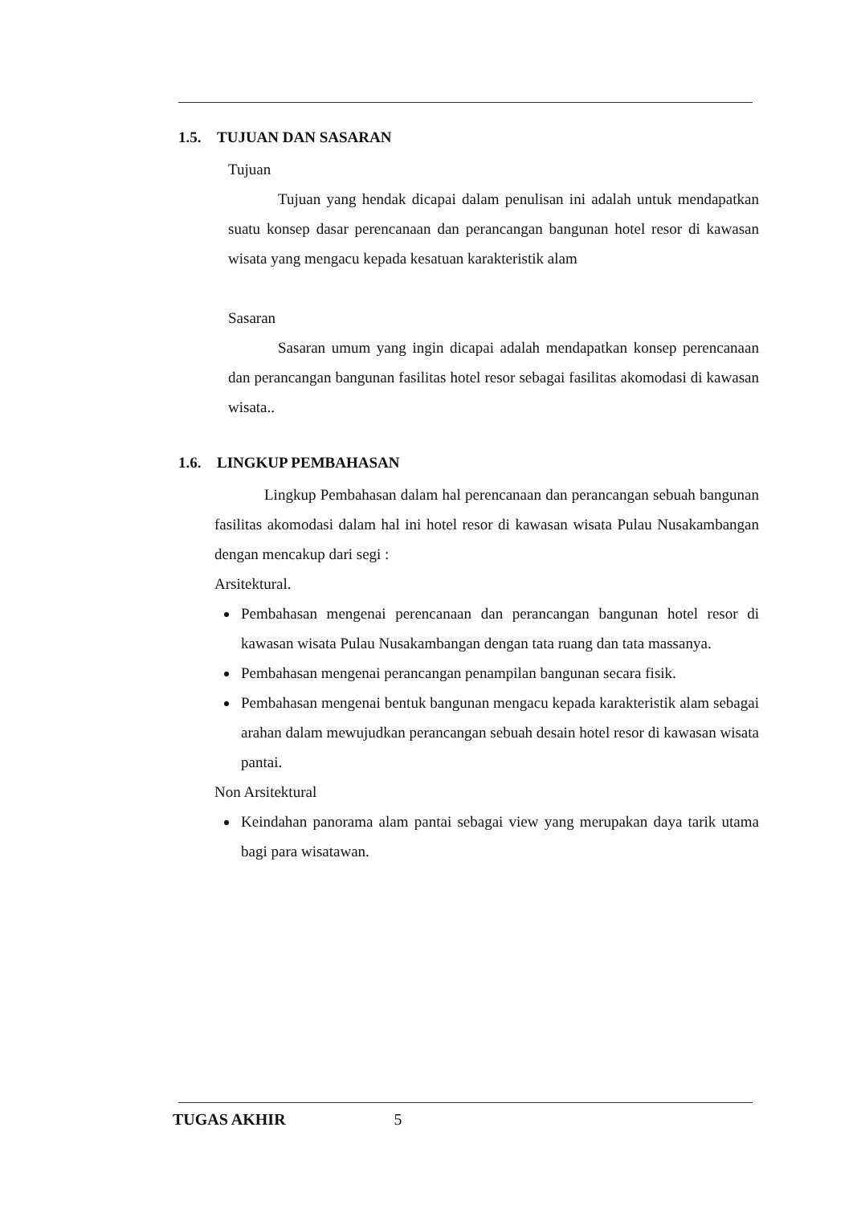1.5. TUJUAN DAN SASARAN
Tujuan
Tujuan yang hendak dicapai dalam penulisan ini adalah untuk mendapatkan suatu konsep dasar perencanaan dan perancangan bangunan hotel resor di kawasan wisata yang mengacu kepada kesatuan karakteristik alam
Sasaran
Sasaran umum yang ingin dicapai adalah mendapatkan konsep perencanaan dan perancangan bangunan fasilitas hotel resor sebagai fasilitas akomodasi di kawasan wisata..
1.6. LINGKUP PEMBAHASAN
Lingkup Pembahasan dalam hal perencanaan dan perancangan sebuah bangunan fasilitas akomodasi dalam hal ini hotel resor di kawasan wisata Pulau Nusakambangan dengan mencakup dari segi :
Arsitektural.
Pembahasan mengenai perencanaan dan perancangan bangunan hotel resor di kawasan wisata Pulau Nusakambangan dengan tata ruang dan tata massanya.
Pembahasan mengenai perancangan penampilan bangunan secara fisik.
Pembahasan mengenai bentuk bangunan mengacu kepada karakteristik alam sebagai arahan dalam mewujudkan perancangan sebuah desain hotel resor di kawasan wisata pantai.
Non Arsitektural
Keindahan panorama alam pantai sebagai view yang merupakan daya tarik utama bagi para wisatawan.
TUGAS AKHIR 5